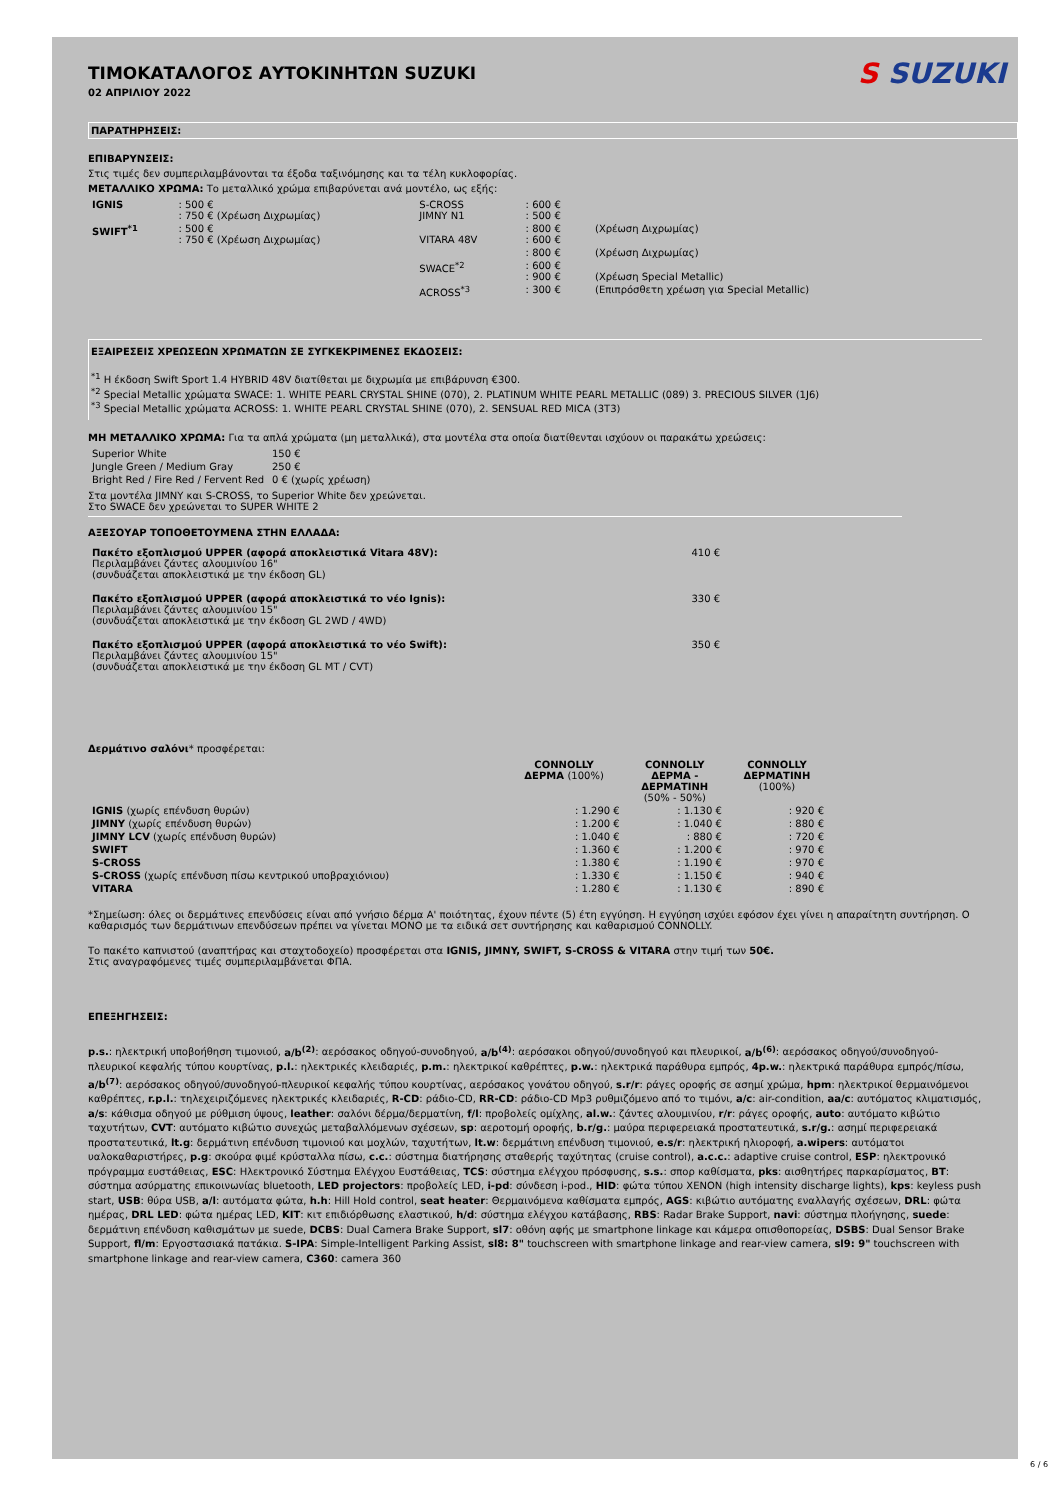S SUZUKI
ΤΙΜΟΚΑΤΑΛΟΓΟΣ ΑΥΤΟΚΙΝΗΤΩΝ SUZUKI
02 ΑΠΡΙΛΙΟΥ 2022
ΠΑΡΑΤΗΡΗΣΕΙΣ:
ΕΠΙΒΑΡΥΝΣΕΙΣ:
Στις τιμές δεν συμπεριλαμβάνονται τα έξοδα ταξινόμησης και τα τέλη κυκλοφορίας.
ΜΕΤΑΛΛΙΚΟ ΧΡΩΜΑ: Το μεταλλικό χρώμα επιβαρύνεται ανά μοντέλο, ως εξής:
| IGNIS | : 500 € : 750 € (Χρέωση Διχρωμίας) | S-CROSS JIMNY N1 | : 600 € : 500 € | |
| SWIFT<sup>*1</sup> | : 500 € : 750 € (Χρέωση Διχρωμίας) | VITARA 48V | : 800 € : 600 € | (Χρέωση Διχρωμίας) |
| | | | : 800 € | (Χρέωση Διχρωμίας) |
| | | SWACE<sup>*2</sup> | : 600 € : 900 € | (Χρέωση Special Metallic) |
| | | ACROSS<sup>*3</sup> | : 300 € | (Επιπρόσθετη χρέωση για Special Metallic) |
ΕΞΑΙΡΕΣΕΙΣ ΧΡΕΩΣΕΩΝ ΧΡΩΜΑΤΩΝ ΣΕ ΣΥΓΚΕΚΡΙΜΕΝΕΣ ΕΚΔΟΣΕΙΣ:
<sup>*1</sup> Η έκδοση Swift Sport 1.4 HYBRID 48V διατίθεται με διχρωμία με επιβάρυνση €300.
<sup>*2</sup> Special Metallic χρώματα SWACE: 1. WHITE PEARL CRYSTAL SHINE (070), 2. PLATINUM WHITE PEARL METALLIC (089) 3. PRECIOUS SILVER (1J6)
<sup>*3</sup> Special Metallic χρώματα ACROSS: 1. WHITE PEARL CRYSTAL SHINE (070), 2. SENSUAL RED MICA (3T3)
ΜΗ ΜΕΤΑΛΛΙΚΟ ΧΡΩΜΑ: Για τα απλά χρώματα (μη μεταλλικά), στα μοντέλα στα οποία διατίθενται ισχύουν οι παρακάτω χρεώσεις:
| Superior White | 150 € |
| Jungle Green / Medium Gray | 250 € |
| Bright Red / Fire Red / Fervent Red | 0 € (χωρίς χρέωση) |
Στα μοντέλα JIMNY και S-CROSS, το Superior White δεν χρεώνεται.
Στο SWACE δεν χρεώνεται το SUPER WHITE 2
ΑΞΕΣΟΥΑΡ ΤΟΠΟΘΕΤΟΥΜΕΝΑ ΣΤΗΝ ΕΛΛΑΔΑ:
| Πακέτο εξοπλισμού UPPER (αφορά αποκλειστικά Vitara 48V): Περιλαμβάνει ζάντες αλουμινίου 16" (συνδυάζεται αποκλειστικά με την έκδοση GL) | 410 € |
| Πακέτο εξοπλισμού UPPER (αφορά αποκλειστικά το νέο Ignis): Περιλαμβάνει ζάντες αλουμινίου 15" (συνδυάζεται αποκλειστικά με την έκδοση GL 2WD / 4WD) | 330 € |
| Πακέτο εξοπλισμού UPPER (αφορά αποκλειστικά το νέο Swift): Περιλαμβάνει ζάντες αλουμινίου 15" (συνδυάζεται αποκλειστικά με την έκδοση GL MT / CVT) | 350 € |
Δερμάτινο σαλόνι* προσφέρεται:
| | CONNOLLY ΔΕΡΜΑ (100%) | CONNOLLY ΔΕΡΜΑ - ΔΕΡΜΑΤΙΝΗ (50% - 50%) | CONNOLLY ΔΕΡΜΑΤΙΝΗ (100%) |
| --- | --- | --- | --- |
| IGNIS (χωρίς επένδυση θυρών) | : 1.290 € | : 1.130 € | : 920 € |
| JIMNY (χωρίς επένδυση θυρών) | : 1.200 € | : 1.040 € | : 880 € |
| JIMNY LCV (χωρίς επένδυση θυρών) | : 1.040 € | : 880 € | : 720 € |
| SWIFT | : 1.360 € | : 1.200 € | : 970 € |
| S-CROSS | : 1.380 € | : 1.190 € | : 970 € |
| S-CROSS (χωρίς επένδυση πίσω κεντρικού υποβραχιόνιου) | : 1.330 € | : 1.150 € | : 940 € |
| VITARA | : 1.280 € | : 1.130 € | : 890 € |
*Σημείωση: όλες οι δερμάτινες επενδύσεις είναι από γνήσιο δέρμα Α' ποιότητας, έχουν πέντε (5) έτη εγγύηση. Η εγγύηση ισχύει εφόσον έχει γίνει η απαραίτητη συντήρηση. Ο καθαρισμός των δερμάτινων επενδύσεων πρέπει να γίνεται ΜΟΝΟ με τα ειδικά σετ συντήρησης και καθαρισμού CONNOLLY.
Το πακέτο καπνιστού (αναπτήρας και σταχτοδοχείο) προσφέρεται στα IGNIS, JIMNY, SWIFT, S-CROSS & VITARA στην τιμή των 50€.
Στις αναγραφόμενες τιμές συμπεριλαμβάνεται ΦΠΑ.
ΕΠΕΞΗΓΗΣΕΙΣ:
p.s.: ηλεκτρική υποβοήθηση τιμονιού, a/b<sup>(2)</sup>: αερόσακος οδηγού-συνοδηγού, a/b<sup>(4)</sup>: αερόσακοι οδηγού/συνοδηγού και πλευρικοί, a/b<sup>(6)</sup>: αερόσακος οδηγού/συνοδηγού-πλευρικοί κεφαλής τύπου κουρτίνας, p.l.: ηλεκτρικές κλειδαριές, p.m.: ηλεκτρικοί καθρέπτες, p.w.: ηλεκτρικά παράθυρα εμπρός, 4p.w.: ηλεκτρικά παράθυρα εμπρός/πίσω, a/b<sup>(7)</sup>: αερόσακος οδηγού/συνοδηγού-πλευρικοί κεφαλής τύπου κουρτίνας, αερόσακος γονάτου οδηγού, s.r/r: ράγες οροφής σε ασημί χρώμα, hpm: ηλεκτρικοί θερμαινόμενοι καθρέπτες, r.p.l.: τηλεχειριζόμενες ηλεκτρικές κλειδαριές, R-CD: ράδιο-CD, RR-CD: ράδιο-CD Mp3 ρυθμιζόμενο από το τιμόνι, a/c: air-condition, aa/c: αυτόματος κλιματισμός, a/s: κάθισμα οδηγού με ρύθμιση ύψους, leather: σαλόνι δέρμα/δερματίνη, f/l: προβολείς ομίχλης, al.w.: ζάντες αλουμινίου, r/r: ράγες οροφής, auto: αυτόματο κιβώτιο ταχυτήτων, CVT: αυτόματο κιβώτιο συνεχώς μεταβαλλόμενων σχέσεων, sp: αεροτομή οροφής, b.r/g.: μαύρα περιφερειακά προστατευτικά, s.r/g.: ασημί περιφερειακά προστατευτικά, lt.g: δερμάτινη επένδυση τιμονιού και μοχλών, ταχυτήτων, lt.w: δερμάτινη επένδυση τιμονιού, e.s/r: ηλεκτρική ηλιοροφή, a.wipers: αυτόματοι υαλοκαθαριστήρες, p.g: σκούρα φιμέ κρύσταλλα πίσω, c.c.: σύστημα διατήρησης σταθερής ταχύτητας (cruise control), a.c.c.: adaptive cruise control, ESP: ηλεκτρονικό πρόγραμμα ευστάθειας, ESC: Ηλεκτρονικό Σύστημα Ελέγχου Ευστάθειας, TCS: σύστημα ελέγχου πρόσφυσης, s.s.: σπορ καθίσματα, pks: αισθητήρες παρκαρίσματος, BT: σύστημα ασύρματης επικοινωνίας bluetooth, LED projectors: προβολείς LED, i-pd: σύνδεση i-pod., HID: φώτα τύπου XENON (high intensity discharge lights), kps: keyless push start, USB: θύρα USB, a/l: αυτόματα φώτα, h.h: Hill Hold control, seat heater: Θερμαινόμενα καθίσματα εμπρός, AGS: κιβώτιο αυτόματης εναλλαγής σχέσεων, DRL: φώτα ημέρας, DRL LED: φώτα ημέρας LED, KIT: κιτ επιδιόρθωσης ελαστικού, h/d: σύστημα ελέγχου κατάβασης, RBS: Radar Brake Support, navi: σύστημα πλοήγησης, suede: δερμάτινη επένδυση καθισμάτων με suede, DCBS: Dual Camera Brake Support, sl7: οθόνη αφής με smartphone linkage και κάμερα οπισθοπορείας, DSBS: Dual Sensor Brake Support, fl/m: Εργοστασιακά πατάκια. S-IPA: Simple-Intelligent Parking Assist, sl8: 8" touchscreen with smartphone linkage and rear-view camera, sl9: 9" touchscreen with smartphone linkage and rear-view camera, C360: camera 360
6 / 6